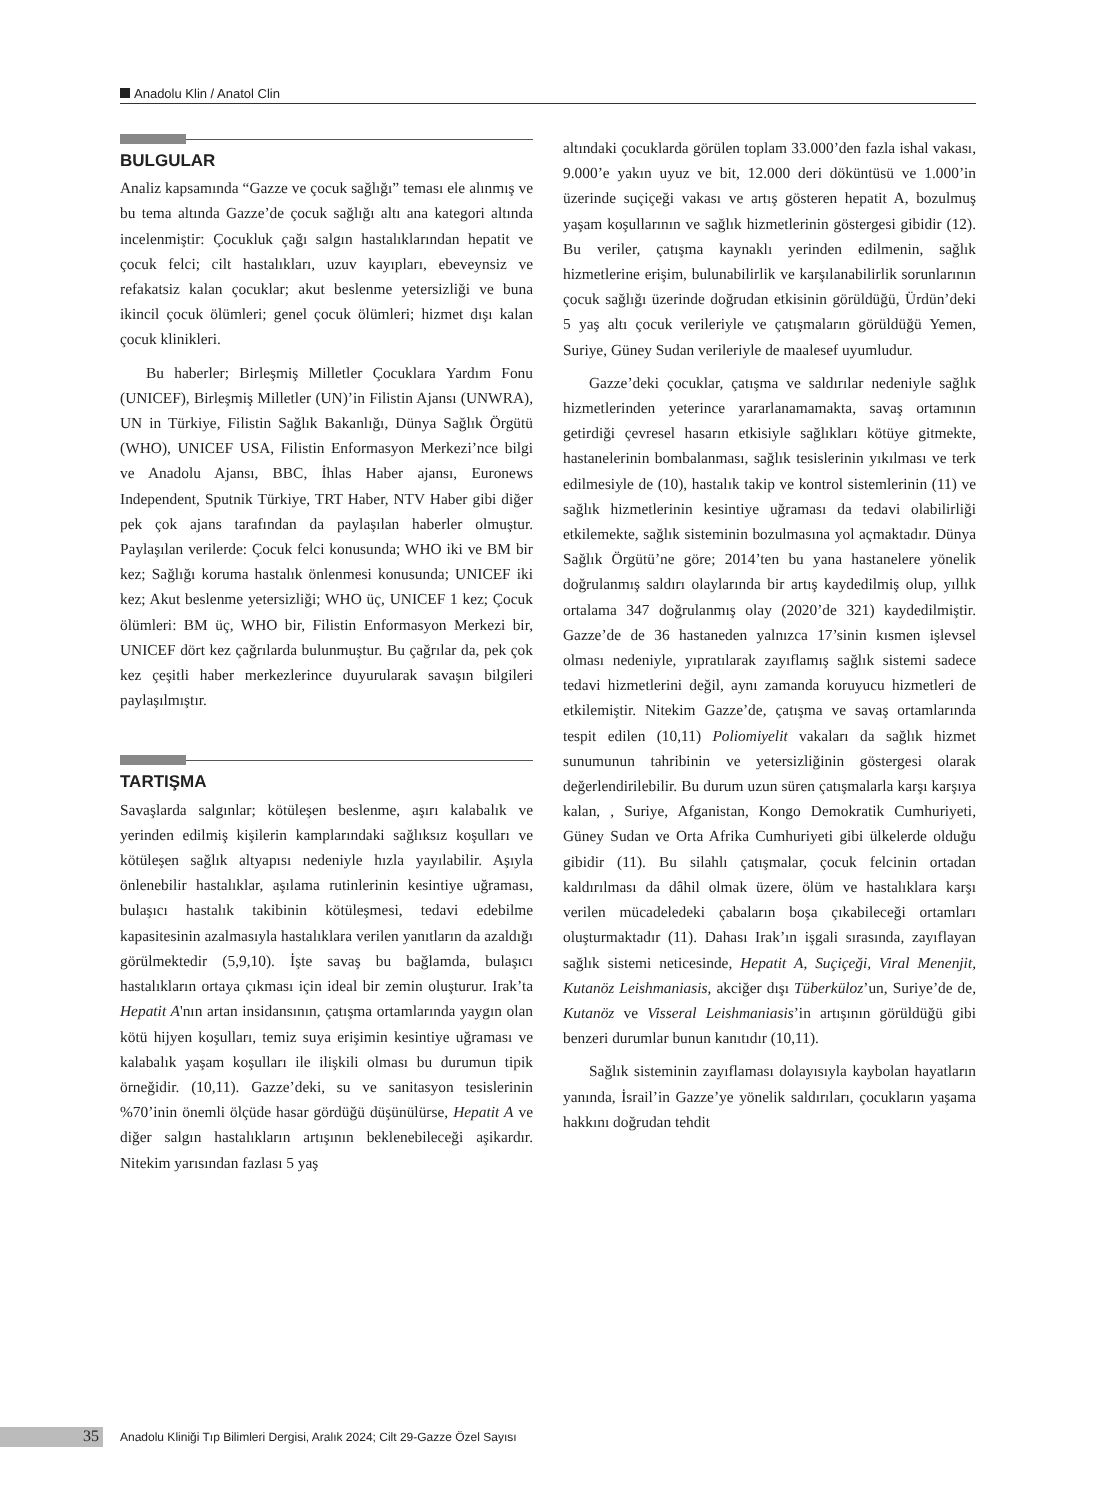Anadolu Klin / Anatol Clin
BULGULAR
Analiz kapsamında “Gazze ve çocuk sağlığı” teması ele alınmış ve bu tema altında Gazze’de çocuk sağlığı altı ana kategori altında incelenmiştir: Çocukluk çağı salgın hastalıklarından hepatit ve çocuk felci; cilt hastalıkları, uzuv kayıpları, ebeveynsiz ve refakatsiz kalan çocuklar; akut beslenme yetersizliği ve buna ikincil çocuk ölümleri; genel çocuk ölümleri; hizmet dışı kalan çocuk klinikleri.
Bu haberler; Birleşmiş Milletler Çocuklara Yardım Fonu (UNICEF), Birleşmiş Milletler (UN)’in Filistin Ajansı (UNWRA), UN in Türkiye, Filistin Sağlık Bakanlığı, Dünya Sağlık Örgütü (WHO), UNICEF USA, Filistin Enformasyon Merkezi’nce bilgi ve Anadolu Ajansı, BBC, İhlas Haber ajansı, Euronews Independent, Sputnik Türkiye, TRT Haber, NTV Haber gibi diğer pek çok ajans tarafından da paylaşılan haberler olmuştur. Paylaşılan verilerde: Çocuk felci konusunda; WHO iki ve BM bir kez; Sağlığı koruma hastalık önlenmesi konusunda; UNICEF iki kez; Akut beslenme yetersizliği; WHO üç, UNICEF 1 kez; Çocuk ölümleri: BM üç, WHO bir, Filistin Enformasyon Merkezi bir, UNICEF dört kez çağrılarda bulunmuştur. Bu çağrılar da, pek çok kez çeşitli haber merkezlerince duyurularak savaşın bilgileri paylaşılmıştır.
TARTIŞMA
Savaşlarda salgınlar; kötüleşen beslenme, aşırı kalabalık ve yerinden edilmiş kişilerin kamplarındaki sağlıksız koşulları ve kötüleşen sağlık altyapısı nedeniyle hızla yayılabilir. Aşıyla önlenebilir hastalıklar, aşılama rutinlerinin kesintiye uğraması, bulaşıcı hastalık takibinin kötüleşmesi, tedavi edebilme kapasitesinin azalmasıyla hastalıklara verilen yanıtların da azaldığı görülmektedir (5,9,10). İşte savaş bu bağlamda, bulaşıcı hastalıkların ortaya çıkması için ideal bir zemin oluşturur. Irak’ta Hepatit A'nın artan insidansının, çatışma ortamlarında yaygın olan kötü hijyen koşulları, temiz suya erişimin kesintiye uğraması ve kalabalık yaşam koşulları ile ilişkili olması bu durumun tipik örneğidir. (10,11). Gazze’deki, su ve sanitasyon tesislerinin %70’inin önemli ölçüde hasar gördüğü düşünülürse, Hepatit A ve diğer salgın hastalıkların artışının beklenebileceği aşikardır. Nitekim yarısından fazlası 5 yaş
altındaki çocuklarda görülen toplam 33.000’den fazla ishal vakası, 9.000’e yakın uyuz ve bit, 12.000 deri döküntüsü ve 1.000’in üzerinde suçiçeği vakası ve artış gösteren hepatit A, bozulmuş yaşam koşullarının ve sağlık hizmetlerinin göstergesi gibidir (12). Bu veriler, çatışma kaynaklı yerinden edilmenin, sağlık hizmetlerine erişim, bulunabilirlik ve karşılanabilirlik sorunlarının çocuk sağlığı üzerinde doğrudan etkisinin görüldüğü, Ürdün’deki 5 yaş altı çocuk verileriyle ve çatışmaların görüldüğü Yemen, Suriye, Güney Sudan verileriyle de maalesef uyumludur.
Gazze’deki çocuklar, çatışma ve saldırılar nedeniyle sağlık hizmetlerinden yeterince yararlanamamakta, savaş ortamının getirdiği çevresel hasarın etkisiyle sağlıkları kötüye gitmekte, hastanelerinin bombalanması, sağlık tesislerinin yıkılması ve terk edilmesiyle de (10), hastalık takip ve kontrol sistemlerinin (11) ve sağlık hizmetlerinin kesintiye uğraması da tedavi olabilirliği etkilemekte, sağlık sisteminin bozulmasına yol açmaktadır. Dünya Sağlık Örgütü’ne göre; 2014’ten bu yana hastanelere yönelik doğrulanmış saldırı olaylarında bir artış kaydedilmiş olup, yıllık ortalama 347 doğrulanmış olay (2020’de 321) kaydedilmiştir. Gazze’de de 36 hastaneden yalnızca 17’sinin kısmen işlevsel olması nedeniyle, yıpratılarak zayıflamış sağlık sistemi sadece tedavi hizmetlerini değil, aynı zamanda koruyucu hizmetleri de etkilemiştir. Nitekim Gazze’de, çatışma ve savaş ortamlarında tespit edilen (10,11) Poliomiyelit vakaları da sağlık hizmet sunumunun tahribinin ve yetersizliğinin göstergesi olarak değerlendirilebilir. Bu durum uzun süren çatışmalarla karşı karşıya kalan, , Suriye, Afganistan, Kongo Demokratik Cumhuriyeti, Güney Sudan ve Orta Afrika Cumhuriyeti gibi ülkelerde olduğu gibidir (11). Bu silahlı çatışmalar, çocuk felcinin ortadan kaldırılması da dâhil olmak üzere, ölüm ve hastalıklara karşı verilen mücadeledeki çabaların boşa çıkabileceği ortamları oluşturmaktadır (11). Dahası Irak’ın işgali sırasında, zayıflayan sağlık sistemi neticesinde, Hepatit A, Suçiçeği, Viral Menenjit, Kutanöz Leishmaniasis, akciğer dışı Tüberküloz’un, Suriye’de de, Kutanöz ve Visseral Leishmaniasis’in artışının görüldüğü gibi benzeri durumlar bunun kanıtıdır (10,11).
Sağlık sisteminin zayıflaması dolayısıyla kaybolan hayatların yanında, İsrail’in Gazze’ye yönelik saldırıları, çocukların yaşama hakkını doğrudan tehdit
35
Anadolu Kliniği Tıp Bilimleri Dergisi, Aralık 2024; Cilt 29-Gazze Özel Sayısı